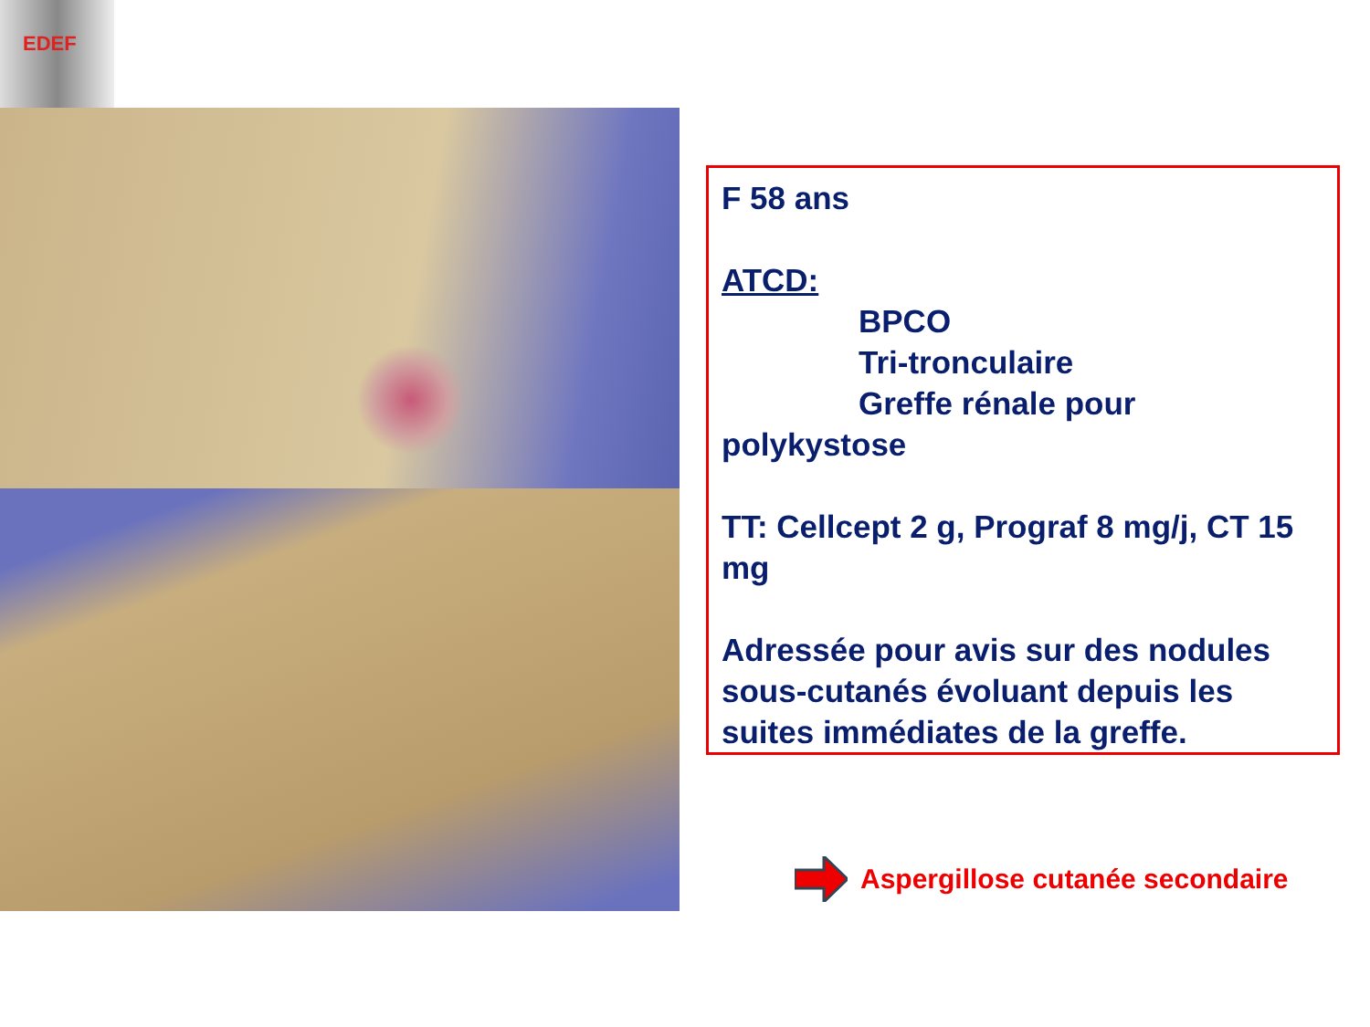EDEF
F 58 ans
ATCD:
BPCO
Tri-tronculaire
Greffe rénale pour
polykystose
TT: Cellcept 2 g, Prograf 8 mg/j, CT 15 mg
Adressée pour avis sur des nodules sous-cutanés évoluant depuis les suites immédiates de la greffe.
Aspergillose cutanée secondaire